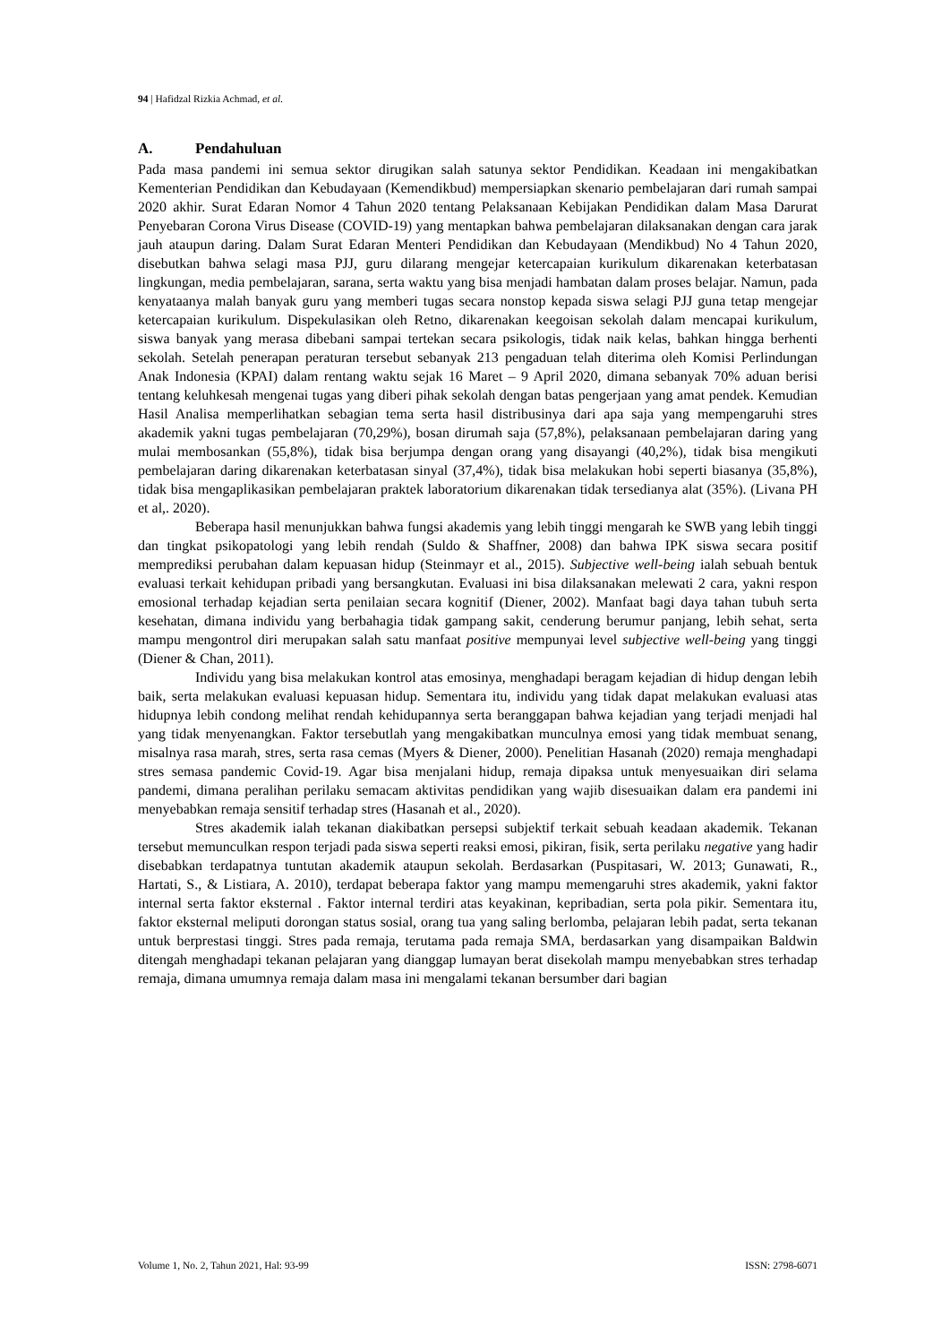94 | Hafidzal Rizkia Achmad, et al.
A. Pendahuluan
Pada masa pandemi ini semua sektor dirugikan salah satunya sektor Pendidikan. Keadaan ini mengakibatkan Kementerian Pendidikan dan Kebudayaan (Kemendikbud) mempersiapkan skenario pembelajaran dari rumah sampai 2020 akhir. Surat Edaran Nomor 4 Tahun 2020 tentang Pelaksanaan Kebijakan Pendidikan dalam Masa Darurat Penyebaran Corona Virus Disease (COVID-19) yang mentapkan bahwa pembelajaran dilaksanakan dengan cara jarak jauh ataupun daring. Dalam Surat Edaran Menteri Pendidikan dan Kebudayaan (Mendikbud) No 4 Tahun 2020, disebutkan bahwa selagi masa PJJ, guru dilarang mengejar ketercapaian kurikulum dikarenakan keterbatasan lingkungan, media pembelajaran, sarana, serta waktu yang bisa menjadi hambatan dalam proses belajar. Namun, pada kenyataanya malah banyak guru yang memberi tugas secara nonstop kepada siswa selagi PJJ guna tetap mengejar ketercapaian kurikulum. Dispekulasikan oleh Retno, dikarenakan keegoisan sekolah dalam mencapai kurikulum, siswa banyak yang merasa dibebani sampai tertekan secara psikologis, tidak naik kelas, bahkan hingga berhenti sekolah. Setelah penerapan peraturan tersebut sebanyak 213 pengaduan telah diterima oleh Komisi Perlindungan Anak Indonesia (KPAI) dalam rentang waktu sejak 16 Maret – 9 April 2020, dimana sebanyak 70% aduan berisi tentang keluhkesah mengenai tugas yang diberi pihak sekolah dengan batas pengerjaan yang amat pendek. Kemudian Hasil Analisa memperlihatkan sebagian tema serta hasil distribusinya dari apa saja yang mempengaruhi stres akademik yakni tugas pembelajaran (70,29%), bosan dirumah saja (57,8%), pelaksanaan pembelajaran daring yang mulai membosankan (55,8%), tidak bisa berjumpa dengan orang yang disayangi (40,2%), tidak bisa mengikuti pembelajaran daring dikarenakan keterbatasan sinyal (37,4%), tidak bisa melakukan hobi seperti biasanya (35,8%), tidak bisa mengaplikasikan pembelajaran praktek laboratorium dikarenakan tidak tersedianya alat (35%). (Livana PH et al,. 2020).
Beberapa hasil menunjukkan bahwa fungsi akademis yang lebih tinggi mengarah ke SWB yang lebih tinggi dan tingkat psikopatologi yang lebih rendah (Suldo & Shaffner, 2008) dan bahwa IPK siswa secara positif memprediksi perubahan dalam kepuasan hidup (Steinmayr et al., 2015). Subjective well-being ialah sebuah bentuk evaluasi terkait kehidupan pribadi yang bersangkutan. Evaluasi ini bisa dilaksanakan melewati 2 cara, yakni respon emosional terhadap kejadian serta penilaian secara kognitif (Diener, 2002). Manfaat bagi daya tahan tubuh serta kesehatan, dimana individu yang berbahagia tidak gampang sakit, cenderung berumur panjang, lebih sehat, serta mampu mengontrol diri merupakan salah satu manfaat positive mempunyai level subjective well-being yang tinggi (Diener & Chan, 2011).
Individu yang bisa melakukan kontrol atas emosinya, menghadapi beragam kejadian di hidup dengan lebih baik, serta melakukan evaluasi kepuasan hidup. Sementara itu, individu yang tidak dapat melakukan evaluasi atas hidupnya lebih condong melihat rendah kehidupannya serta beranggapan bahwa kejadian yang terjadi menjadi hal yang tidak menyenangkan. Faktor tersebutlah yang mengakibatkan munculnya emosi yang tidak membuat senang, misalnya rasa marah, stres, serta rasa cemas (Myers & Diener, 2000). Penelitian Hasanah (2020) remaja menghadapi stres semasa pandemic Covid-19. Agar bisa menjalani hidup, remaja dipaksa untuk menyesuaikan diri selama pandemi, dimana peralihan perilaku semacam aktivitas pendidikan yang wajib disesuaikan dalam era pandemi ini menyebabkan remaja sensitif terhadap stres (Hasanah et al., 2020).
Stres akademik ialah tekanan diakibatkan persepsi subjektif terkait sebuah keadaan akademik. Tekanan tersebut memunculkan respon terjadi pada siswa seperti reaksi emosi, pikiran, fisik, serta perilaku negative yang hadir disebabkan terdapatnya tuntutan akademik ataupun sekolah. Berdasarkan (Puspitasari, W. 2013; Gunawati, R., Hartati, S., & Listiara, A. 2010), terdapat beberapa faktor yang mampu memengaruhi stres akademik, yakni faktor internal serta faktor eksternal . Faktor internal terdiri atas keyakinan, kepribadian, serta pola pikir. Sementara itu, faktor eksternal meliputi dorongan status sosial, orang tua yang saling berlomba, pelajaran lebih padat, serta tekanan untuk berprestasi tinggi. Stres pada remaja, terutama pada remaja SMA, berdasarkan yang disampaikan Baldwin ditengah menghadapi tekanan pelajaran yang dianggap lumayan berat disekolah mampu menyebabkan stres terhadap remaja, dimana umumnya remaja dalam masa ini mengalami tekanan bersumber dari bagian
Volume 1, No. 2, Tahun 2021, Hal: 93-99 ISSN: 2798-6071